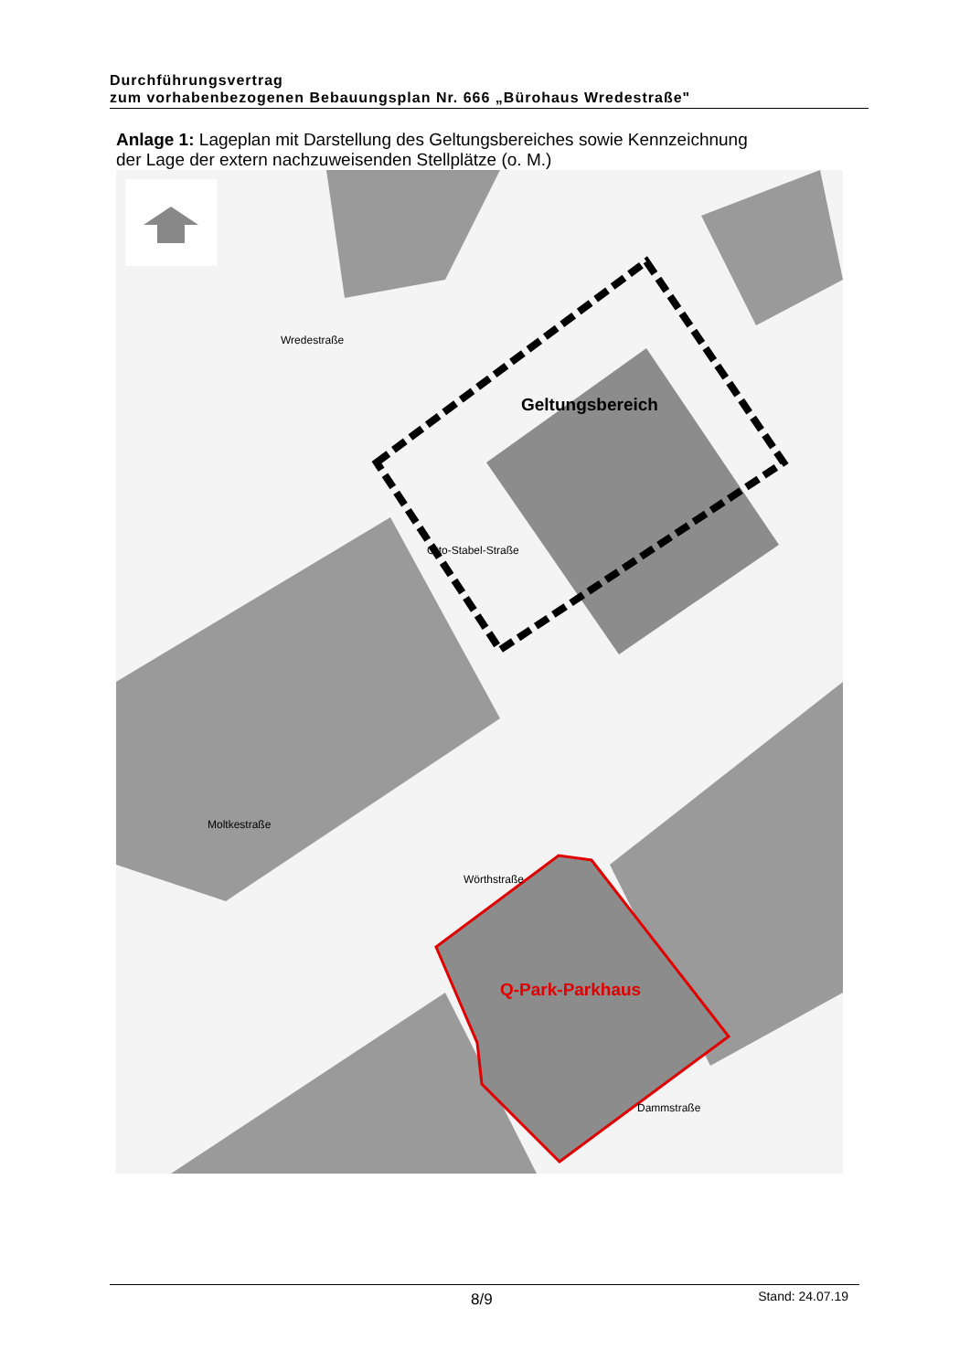Durchführungsvertrag
zum vorhabenbezogenen Bebauungsplan Nr. 666 „Bürohaus Wredestraße"
Anlage 1: Lageplan mit Darstellung des Geltungsbereiches sowie Kennzeichnung der Lage der extern nachzuweisenden Stellplätze (o. M.)
Wredestraße
Otto-Stabel-Straße
Wörthstraße
Moltkestraße
Dammstraße
Geltungsbereich
Q-Park-Parkhaus
8/9 Stand: 24.07.19